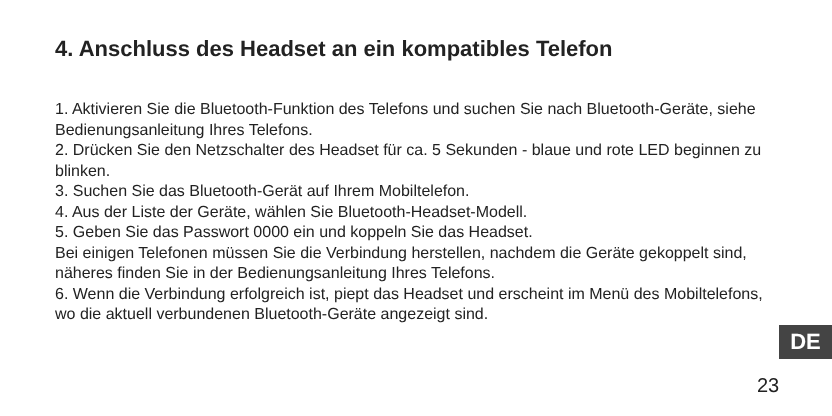4. Anschluss des Headset an ein kompatibles Telefon
1. Aktivieren Sie die Bluetooth-Funktion des Telefons und suchen Sie nach Bluetooth-Geräte, siehe Bedienungsanleitung Ihres Telefons.
2. Drücken Sie den Netzschalter des Headset für ca. 5 Sekunden - blaue und rote LED beginnen zu blinken.
3. Suchen Sie das Bluetooth-Gerät auf Ihrem Mobiltelefon.
4. Aus der Liste der Geräte, wählen Sie Bluetooth-Headset-Modell.
5. Geben Sie das Passwort 0000 ein und koppeln Sie das Headset.
Bei einigen Telefonen müssen Sie die Verbindung herstellen, nachdem die Geräte gekoppelt sind, näheres finden Sie in der Bedienungsanleitung Ihres Telefons.
6. Wenn die Verbindung erfolgreich ist, piept das Headset und erscheint im Menü des Mobiltelefons, wo die aktuell verbundenen Bluetooth-Geräte angezeigt sind.
DE
23